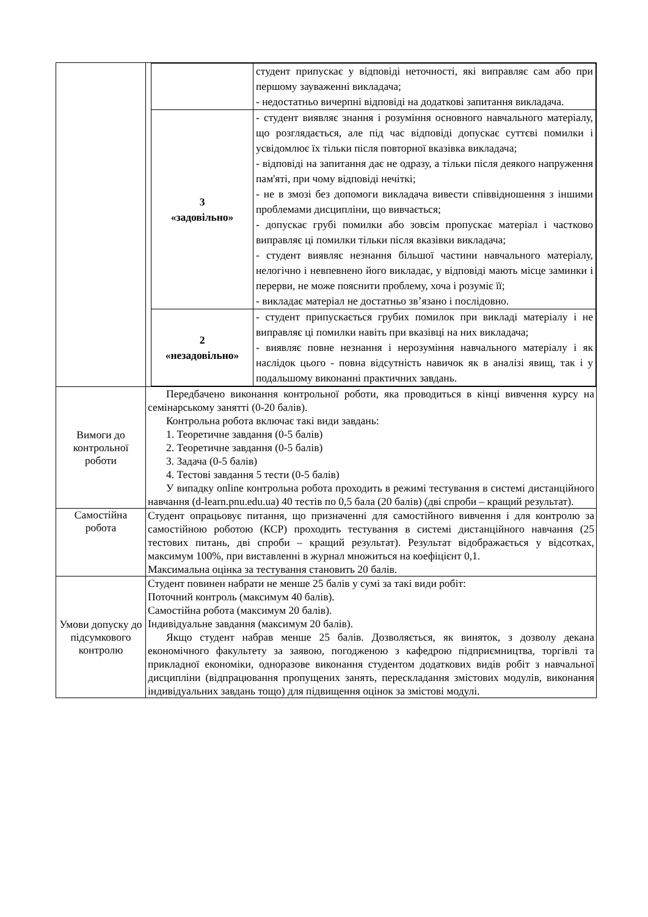| | / / студент припускає у відповіді неточності, які виправляє сам або при першому зауваженні викладача; - недостатньо вичерпні відповіді на додаткові запитання викладача. / / 3 «задовільно» / - студент виявляє знання і розуміння основного навчального матеріалу, що розглядається, але під час відповіді допускає суттєві помилки і усвідомлює їх тільки після повторної вказівка викладача; - відповіді на запитання дає не одразу, а тільки після деякого напруження пам'яті, при чому відповіді нечіткі; - не в змозі без допомоги викладача вивести співвідношення з іншими проблемами дисципліни, що вивчається; - допускає грубі помилки або зовсім пропускає матеріал і частково виправляє ці помилки тільки після вказівки викладача; - студент виявляє незнання більшої частини навчального матеріалу, нелогічно і невпевнено його викладає, у відповіді мають місце заминки і перерви, не може пояснити проблему, хоча і розуміє її; - викладає матеріал не достатньо зв’язано і послідовно. / / 2 «незадовільно» / - студент припускається грубих помилок при викладі матеріалу і не виправляє ці помилки навіть при вказівці на них викладача; - виявляє повне незнання і нерозуміння навчального матеріалу і як наслідок цього - повна відсутність навичок як в аналізі явищ, так і у подальшому виконанні практичних завдань. / |
| Вимоги до контрольної роботи | Передбачено виконання контрольної роботи, яка проводиться в кінці вивчення курсу на семінарському занятті (0-20 балів). Контрольна робота включає такі види завдань: 1. Теоретичне завдання (0-5 балів) 2. Теоретичне завдання (0-5 балів) 3. Задача (0-5 балів) 4. Тестові завдання 5 тести (0-5 балів) У випадку online контрольна робота проходить в режимі тестування в системі дистанційного навчання (d-learn.pnu.edu.ua) 40 тестів по 0,5 бала (20 балів) (дві спроби – кращий результат). |
| Самостійна робота | Студент опрацьовує питання, що призначенні для самостійного вивчення і для контролю за самостійною роботою (КСР) проходить тестування в системі дистанційного навчання (25 тестових питань, дві спроби – кращий результат). Результат відображається у відсотках, максимум 100%, при виставленні в журнал множиться на коефіцієнт 0,1. Максимальна оцінка за тестування становить 20 балів. |
| Умови допуску до підсумкового контролю | Студент повинен набрати не менше 25 балів у сумі за такі види робіт: Поточний контроль (максимум 40 балів). Самостійна робота (максимум 20 балів). Індивідуальне завдання (максимум 20 балів). Якщо студент набрав менше 25 балів. Дозволяється, як виняток, з дозволу декана економічного факультету за заявою, погодженою з кафедрою підприємництва, торгівлі та прикладної економіки, одноразове виконання студентом додаткових видів робіт з навчальної дисципліни (відпрацювання пропущених занять, перескладання змістових модулів, виконання індивідуальних завдань тощо) для підвищення оцінок за змістові модулі. |